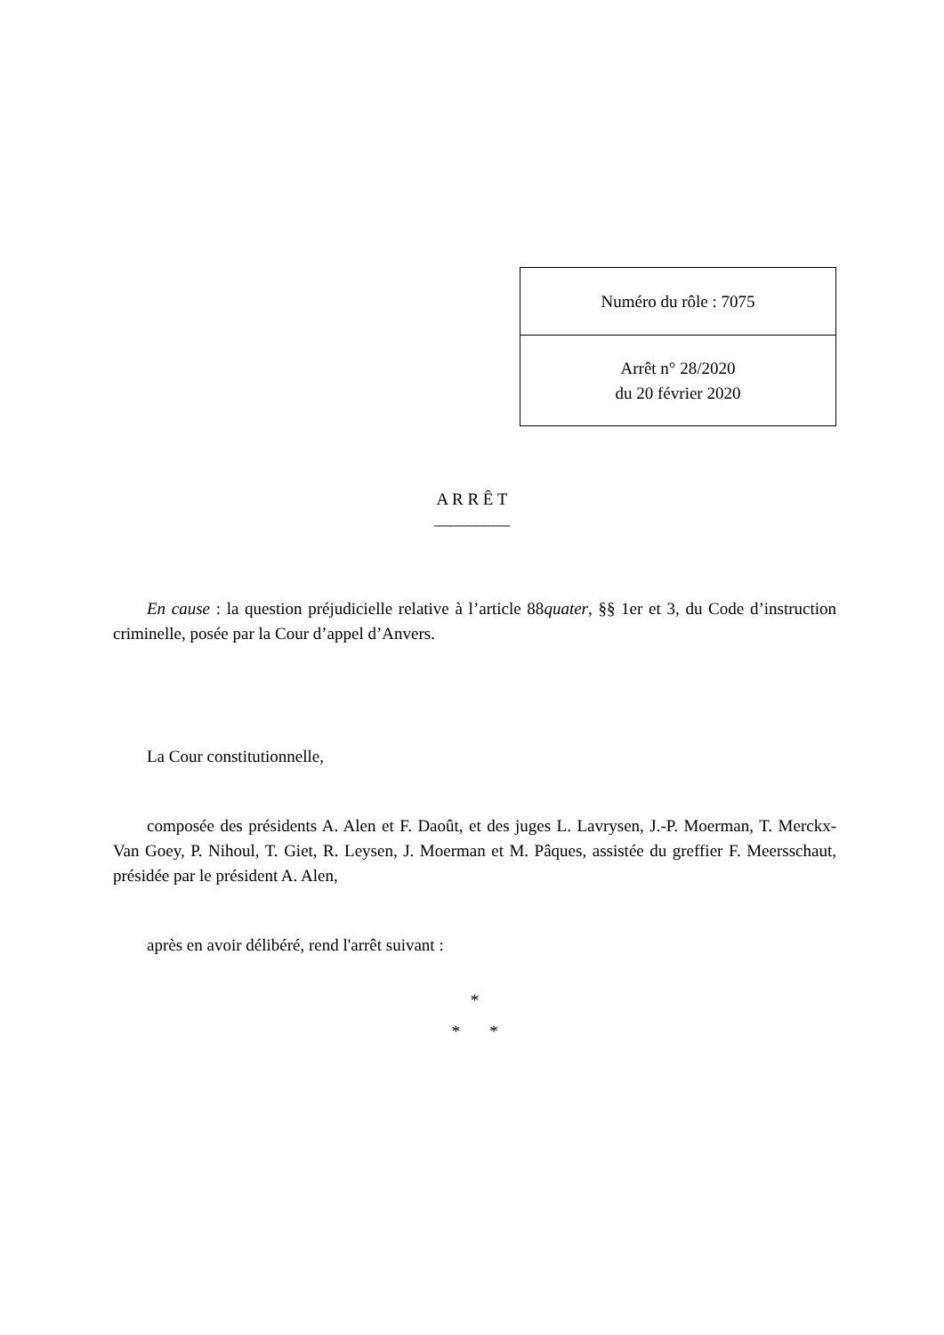| Numéro du rôle : 7075 |
| Arrêt n° 28/2020 du 20 février 2020 |
A R R Ê T
_________
En cause : la question préjudicielle relative à l’article 88quater, §§ 1er et 3, du Code d’instruction criminelle, posée par la Cour d’appel d’Anvers.
La Cour constitutionnelle,
composée des présidents A. Alen et F. Daoût, et des juges L. Lavrysen, J.-P. Moerman, T. Merckx-Van Goey, P. Nihoul, T. Giet, R. Leysen, J. Moerman et M. Pâques, assistée du greffier F. Meersschaut, présidée par le président A. Alen,
après en avoir délibéré, rend l'arrêt suivant :
*
* *